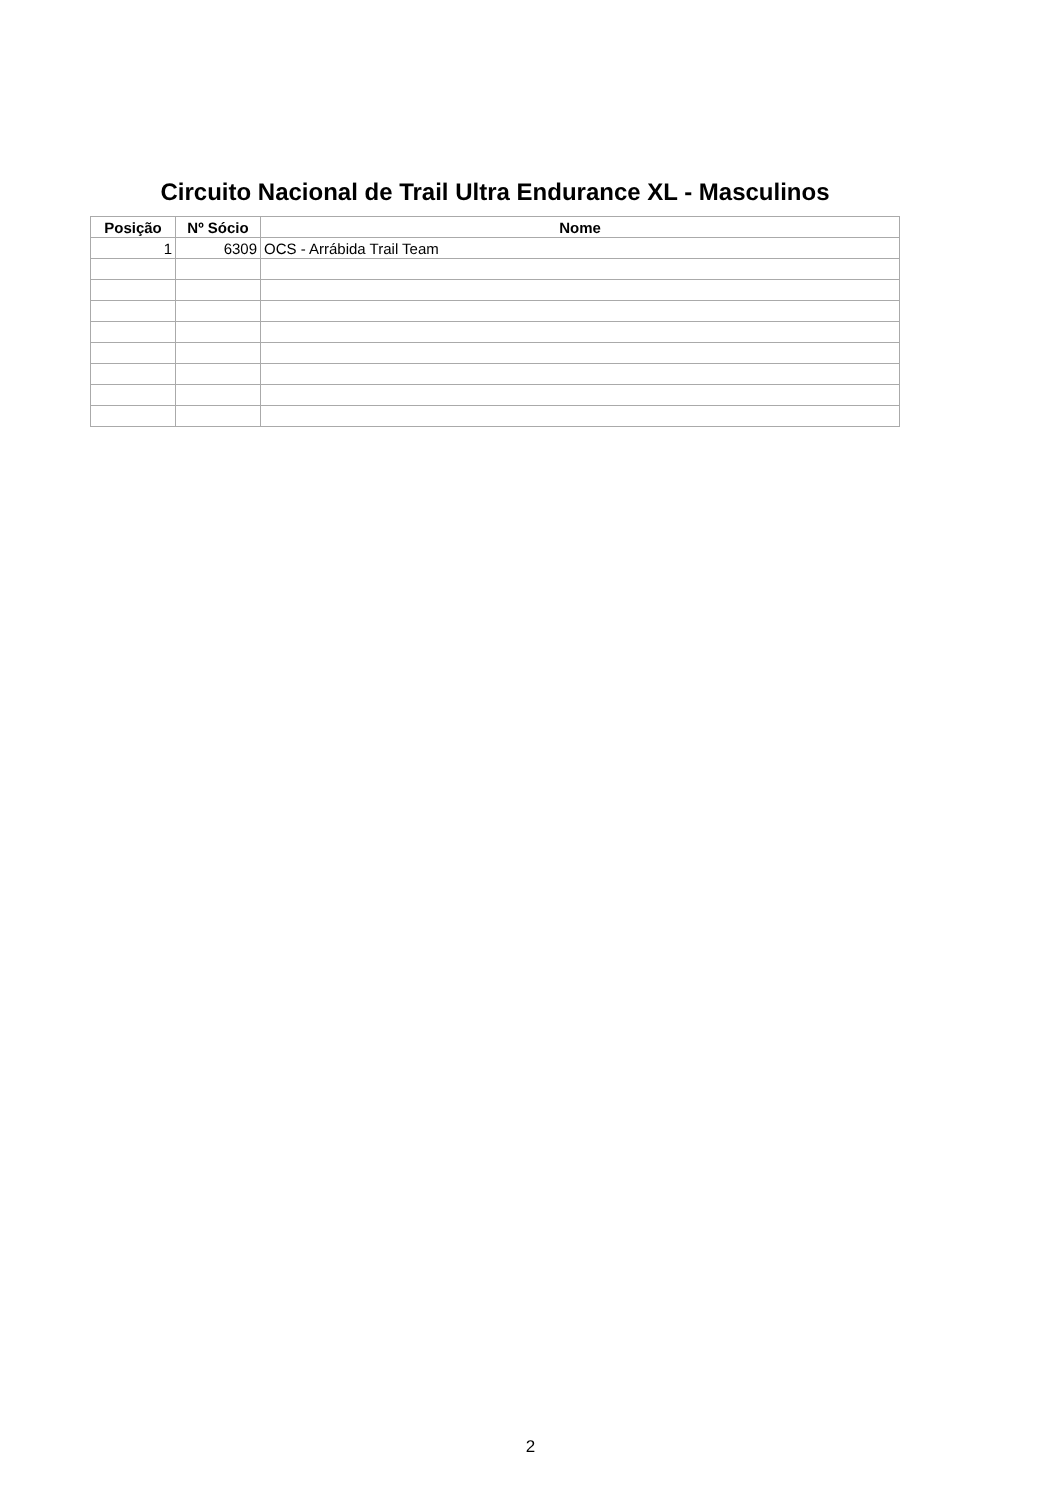Circuito Nacional de Trail Ultra Endurance XL - Masculinos
| Posição | Nº Sócio | Nome |
| --- | --- | --- |
| 1 | 6309 | OCS - Arrábida Trail Team |
2